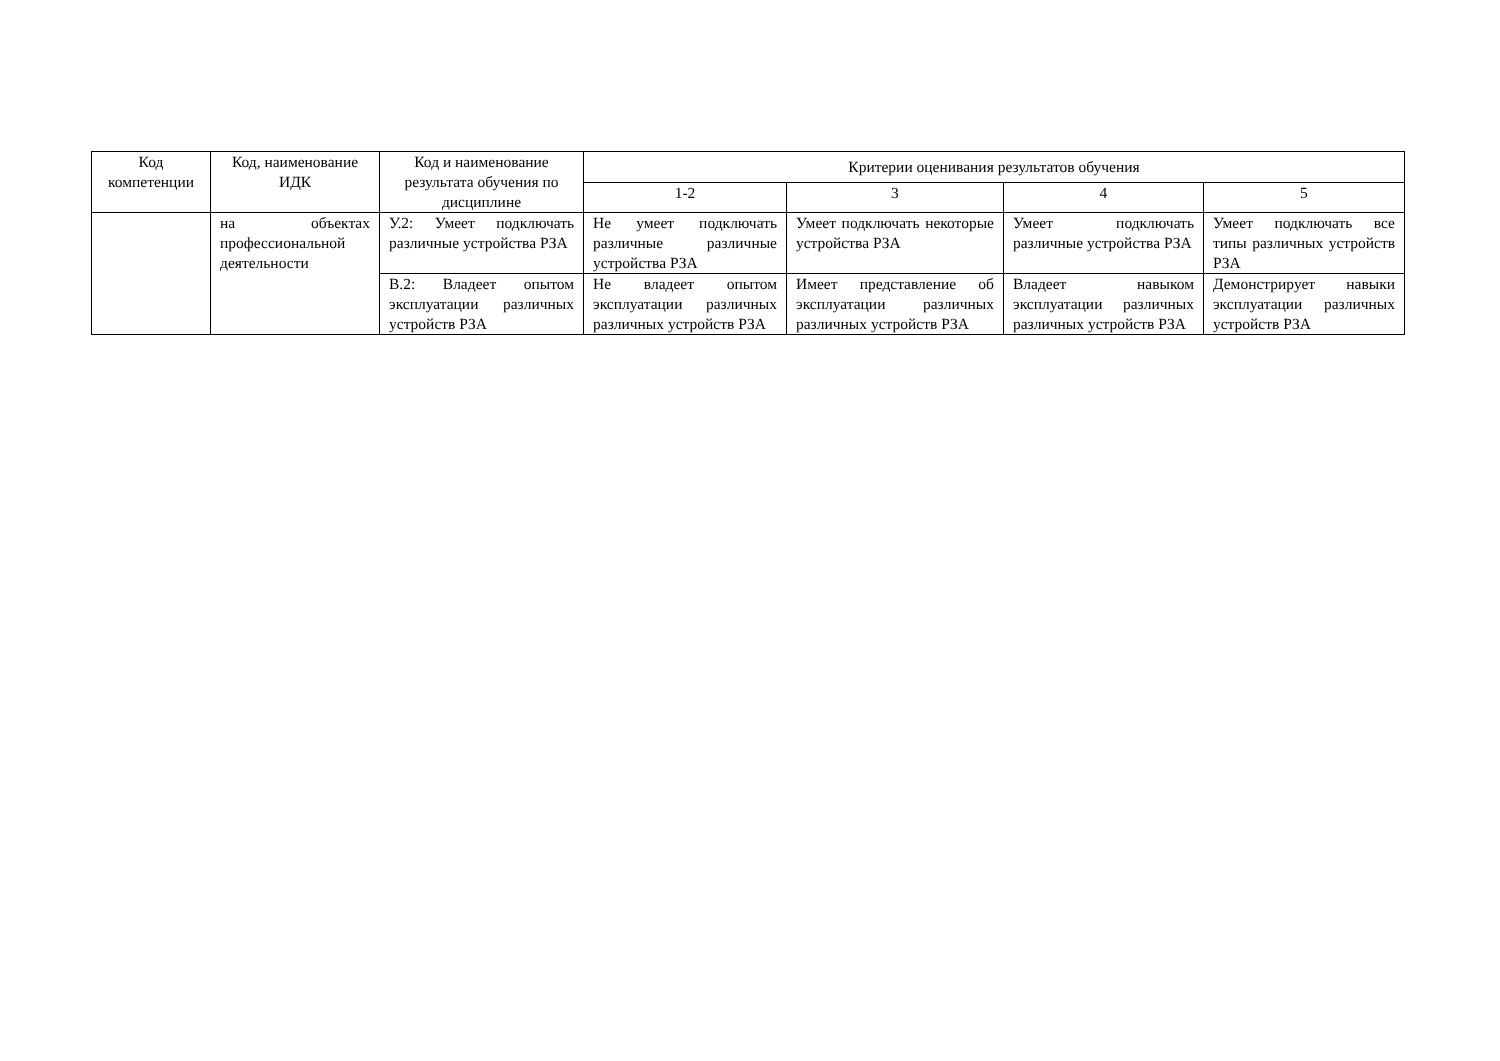| Код компетенции | Код, наименование ИДК | Код и наименование результата обучения по дисциплине | Критерии оценивания результатов обучения | | | |
| --- | --- | --- | --- | --- | --- | --- |
| | | | 1-2 | 3 | 4 | 5 |
| | на объектах профессиональной деятельности | У.2: Умеет подключать различные устройства РЗА | Не умеет подключать различные различные устройства РЗА | Умеет подключать некоторые устройства РЗА | Умеет подключать различные устройства РЗА | Умеет подключать все типы различных устройств РЗА |
| | | В.2: Владеет опытом эксплуатации различных устройств РЗА | Не владеет опытом эксплуатации различных различных устройств РЗА | Имеет представление об эксплуатации различных различных устройств РЗА | Владеет навыком эксплуатации различных различных устройств РЗА | Демонстрирует навыки эксплуатации различных устройств РЗА |